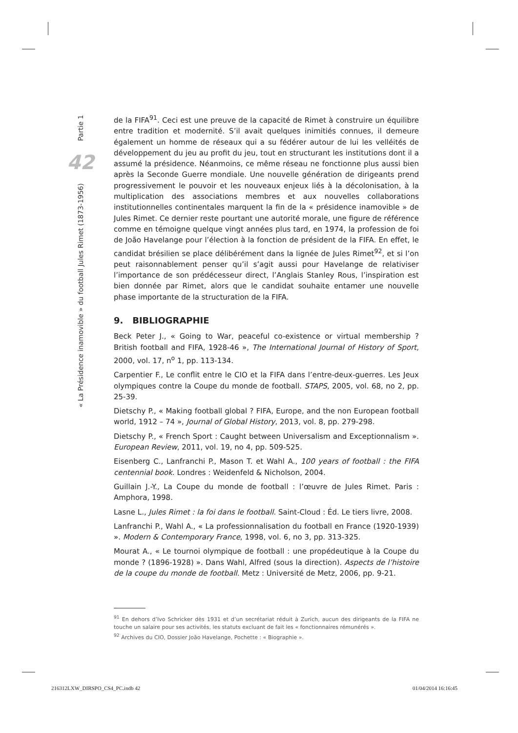Partie 1
42
« La Présidence inamovible » du football Jules Rimet (1873-1956)
de la FIFA<sup>91</sup>. Ceci est une preuve de la capacité de Rimet à construire un équilibre entre tradition et modernité. S’il avait quelques inimitiés connues, il demeure également un homme de réseaux qui a su fédérer autour de lui les velléités de développement du jeu au profit du jeu, tout en structurant les institutions dont il a assumé la présidence. Néanmoins, ce même réseau ne fonctionne plus aussi bien après la Seconde Guerre mondiale. Une nouvelle génération de dirigeants prend progressivement le pouvoir et les nouveaux enjeux liés à la décolonisation, à la multiplication des associations membres et aux nouvelles collaborations institutionnelles continentales marquent la fin de la « présidence inamovible » de Jules Rimet. Ce dernier reste pourtant une autorité morale, une figure de référence comme en témoigne quelque vingt années plus tard, en 1974, la profession de foi de João Havelange pour l’élection à la fonction de président de la FIFA. En effet, le candidat brésilien se place délibérément dans la lignée de Jules Rimet<sup>92</sup>, et si l’on peut raisonnablement penser qu’il s’agit aussi pour Havelange de relativiser l’importance de son prédécesseur direct, l’Anglais Stanley Rous, l’inspiration est bien donnée par Rimet, alors que le candidat souhaite entamer une nouvelle phase importante de la structuration de la FIFA.
9. BIBLIOGRAPHIE
Beck Peter J., « Going to War, peaceful co-existence or virtual membership ? British football and FIFA, 1928-46 », The International Journal of History of Sport, 2000, vol. 17, n<sup>o</sup> 1, pp. 113-134.
Carpentier F., Le conflit entre le CIO et la FIFA dans l’entre-deux-guerres. Les Jeux olympiques contre la Coupe du monde de football. STAPS, 2005, vol. 68, no 2, pp. 25-39.
Dietschy P., « Making football global ? FIFA, Europe, and the non European football world, 1912 – 74 », Journal of Global History, 2013, vol. 8, pp. 279-298.
Dietschy P., « French Sport : Caught between Universalism and Exceptionnalism ». European Review, 2011, vol. 19, no 4, pp. 509-525.
Eisenberg C., Lanfranchi P., Mason T. et Wahl A., 100 years of football : the FIFA centennial book. Londres : Weidenfeld & Nicholson, 2004.
Guillain J.-Y., La Coupe du monde de football : l’œuvre de Jules Rimet. Paris : Amphora, 1998.
Lasne L., Jules Rimet : la foi dans le football. Saint-Cloud : Éd. Le tiers livre, 2008.
Lanfranchi P., Wahl A., « La professionnalisation du football en France (1920-1939) ». Modern & Contemporary France, 1998, vol. 6, no 3, pp. 313-325.
Mourat A., « Le tournoi olympique de football : une propédeutique à la Coupe du monde ? (1896-1928) ». Dans Wahl, Alfred (sous la direction). Aspects de l’histoire de la coupe du monde de football. Metz : Université de Metz, 2006, pp. 9-21.
<sup>91</sup> En dehors d’Ivo Schricker dès 1931 et d’un secrétariat réduit à Zurich, aucun des dirigeants de la FIFA ne touche un salaire pour ses activités, les statuts excluant de fait les « fonctionnaires rémunérés ».
<sup>92</sup> Archives du CIO, Dossier João Havelange, Pochette : « Biographie ».
216312LXW_DIRSPO_CS4_PC.indb 42
01/04/2014 16:16:45